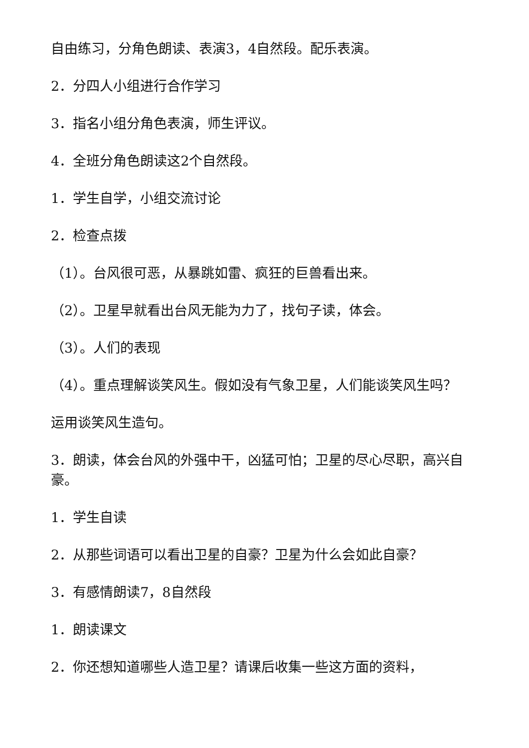自由练习，分角色朗读、表演3，4自然段。配乐表演。
2．分四人小组进行合作学习
3．指名小组分角色表演，师生评议。
4．全班分角色朗读这2个自然段。
1．学生自学，小组交流讨论
2．检查点拨
（1）。台风很可恶，从暴跳如雷、疯狂的巨兽看出来。
（2）。卫星早就看出台风无能为力了，找句子读，体会。
（3）。人们的表现
（4）。重点理解谈笑风生。假如没有气象卫星，人们能谈笑风生吗？
运用谈笑风生造句。
3．朗读，体会台风的外强中干，凶猛可怕；卫星的尽心尽职，高兴自豪。
1．学生自读
2．从那些词语可以看出卫星的自豪？卫星为什么会如此自豪？
3．有感情朗读7，8自然段
1．朗读课文
2．你还想知道哪些人造卫星？请课后收集一些这方面的资料，